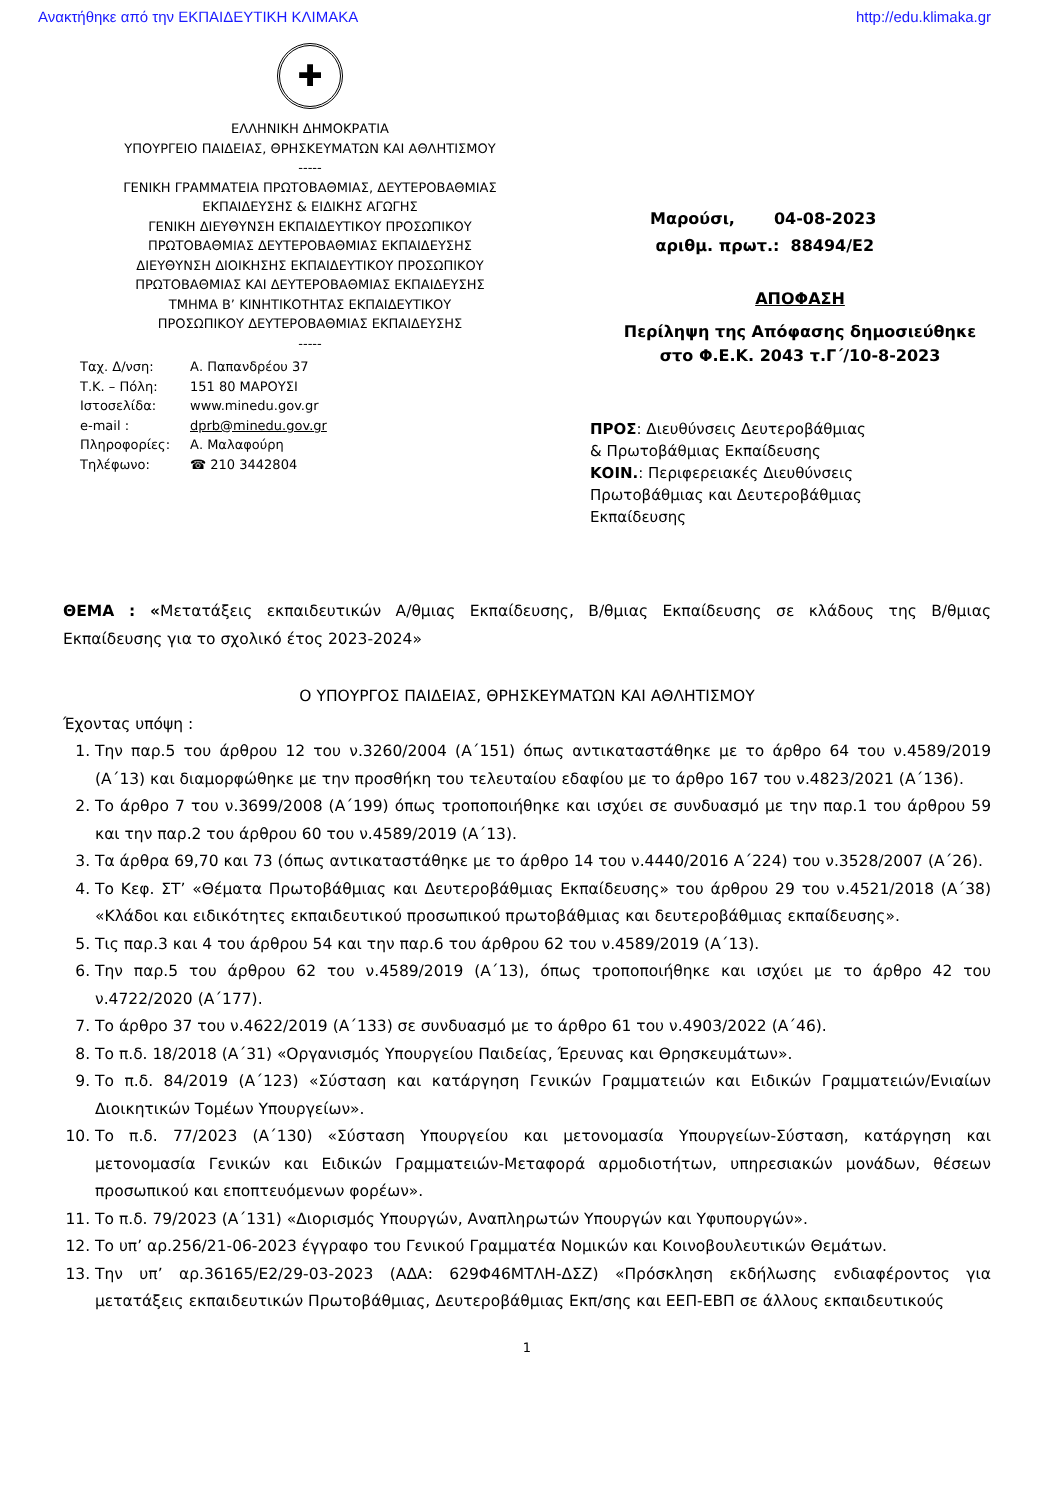Ανακτήθηκε από την ΕΚΠΑΙΔΕΥΤΙΚΗ ΚΛΙΜΑΚΑ http://edu.klimaka.gr
✚
ΕΛΛΗΝΙΚΗ ΔΗΜΟΚΡΑΤΙΑ
ΥΠΟΥΡΓΕΙΟ ΠΑΙΔΕΙΑΣ, ΘΡΗΣΚΕΥΜΑΤΩΝ ΚΑΙ ΑΘΛΗΤΙΣΜΟΥ
-----
ΓΕΝΙΚΗ ΓΡΑΜΜΑΤΕΙΑ ΠΡΩΤΟΒΑΘΜΙΑΣ, ΔΕΥΤΕΡΟΒΑΘΜΙΑΣ
ΕΚΠΑΙΔΕΥΣΗΣ & ΕΙΔΙΚΗΣ ΑΓΩΓΗΣ
ΓΕΝΙΚΗ ΔΙΕΥΘΥΝΣΗ ΕΚΠΑΙΔΕΥΤΙΚΟΥ ΠΡΟΣΩΠΙΚΟΥ
ΠΡΩΤΟΒΑΘΜΙΑΣ ΔΕΥΤΕΡΟΒΑΘΜΙΑΣ ΕΚΠΑΙΔΕΥΣΗΣ
ΔΙΕΥΘΥΝΣΗ ΔΙΟΙΚΗΣΗΣ ΕΚΠΑΙΔΕΥΤΙΚΟΥ ΠΡΟΣΩΠΙΚΟΥ
ΠΡΩΤΟΒΑΘΜΙΑΣ ΚΑΙ ΔΕΥΤΕΡΟΒΑΘΜΙΑΣ ΕΚΠΑΙΔΕΥΣΗΣ
ΤΜΗΜΑ Β’ ΚΙΝΗΤΙΚΟΤΗΤΑΣ ΕΚΠΑΙΔΕΥΤΙΚΟΥ
ΠΡΟΣΩΠΙΚΟΥ ΔΕΥΤΕΡΟΒΑΘΜΙΑΣ ΕΚΠΑΙΔΕΥΣΗΣ
-----
Ταχ. Δ/νση: Α. Παπανδρέου 37 Τ.Κ. – Πόλη: 151 80 ΜΑΡΟΥΣΙ Ιστοσελίδα: www.minedu.gov.gr e-mail : dprb@minedu.gov.gr Πληροφορίες: Α. Μαλαφούρη Τηλέφωνο: ☎ 210 3442804
Μαρούσι, 04-08-2023
αριθμ. πρωτ.: 88494/Ε2
ΑΠΟΦΑΣΗ
Περίληψη της Απόφασης δημοσιεύθηκε
στο Φ.Ε.Κ. 2043 τ.Γ΄/10-8-2023
ΠΡΟΣ: Διευθύνσεις Δευτεροβάθμιας & Πρωτοβάθμιας Εκπαίδευσης
ΚΟΙΝ.: Περιφερειακές Διευθύνσεις Πρωτοβάθμιας και Δευτεροβάθμιας Εκπαίδευσης
ΘΕΜΑ : «Μετατάξεις εκπαιδευτικών Α/θμιας Εκπαίδευσης, Β/θμιας Εκπαίδευσης σε κλάδους της Β/θμιας Εκπαίδευσης για το σχολικό έτος 2023-2024»
Ο ΥΠΟΥΡΓΟΣ ΠΑΙΔΕΙΑΣ, ΘΡΗΣΚΕΥΜΑΤΩΝ ΚΑΙ ΑΘΛΗΤΙΣΜΟΥ
Έχοντας υπόψη :
1. Την παρ.5 του άρθρου 12 του ν.3260/2004 (Α΄151) όπως αντικαταστάθηκε με το άρθρο 64 του ν.4589/2019 (Α΄13) και διαμορφώθηκε με την προσθήκη του τελευταίου εδαφίου με το άρθρο 167 του ν.4823/2021 (Α΄136).
2. Το άρθρο 7 του ν.3699/2008 (Α΄199) όπως τροποποιήθηκε και ισχύει σε συνδυασμό με την παρ.1 του άρθρου 59 και την παρ.2 του άρθρου 60 του ν.4589/2019 (Α΄13).
3. Τα άρθρα 69,70 και 73 (όπως αντικαταστάθηκε με το άρθρο 14 του ν.4440/2016 Α΄224) του ν.3528/2007 (Α΄26).
4. Το Κεφ. ΣΤ’ «Θέματα Πρωτοβάθμιας και Δευτεροβάθμιας Εκπαίδευσης» του άρθρου 29 του ν.4521/2018 (Α΄38) «Κλάδοι και ειδικότητες εκπαιδευτικού προσωπικού πρωτοβάθμιας και δευτεροβάθμιας εκπαίδευσης».
5. Τις παρ.3 και 4 του άρθρου 54 και την παρ.6 του άρθρου 62 του ν.4589/2019 (Α΄13).
6. Την παρ.5 του άρθρου 62 του ν.4589/2019 (Α΄13), όπως τροποποιήθηκε και ισχύει με το άρθρο 42 του ν.4722/2020 (Α΄177).
7. Το άρθρο 37 του ν.4622/2019 (Α΄133) σε συνδυασμό με το άρθρο 61 του ν.4903/2022 (Α΄46).
8. Το π.δ. 18/2018 (Α΄31) «Οργανισμός Υπουργείου Παιδείας, Έρευνας και Θρησκευμάτων».
9. Το π.δ. 84/2019 (Α΄123) «Σύσταση και κατάργηση Γενικών Γραμματειών και Ειδικών Γραμματειών/Ενιαίων Διοικητικών Τομέων Υπουργείων».
10. Το π.δ. 77/2023 (Α΄130) «Σύσταση Υπουργείου και μετονομασία Υπουργείων-Σύσταση, κατάργηση και μετονομασία Γενικών και Ειδικών Γραμματειών-Μεταφορά αρμοδιοτήτων, υπηρεσιακών μονάδων, θέσεων προσωπικού και εποπτευόμενων φορέων».
11. Το π.δ. 79/2023 (Α΄131) «Διορισμός Υπουργών, Αναπληρωτών Υπουργών και Υφυπουργών».
12. Το υπ’ αρ.256/21-06-2023 έγγραφο του Γενικού Γραμματέα Νομικών και Κοινοβουλευτικών Θεμάτων.
13. Την υπ’ αρ.36165/Ε2/29-03-2023 (ΑΔΑ: 629Φ46ΜΤΛΗ-ΔΣΖ) «Πρόσκληση εκδήλωσης ενδιαφέροντος για μετατάξεις εκπαιδευτικών Πρωτοβάθμιας, Δευτεροβάθμιας Εκπ/σης και ΕΕΠ-ΕΒΠ σε άλλους εκπαιδευτικούς
1